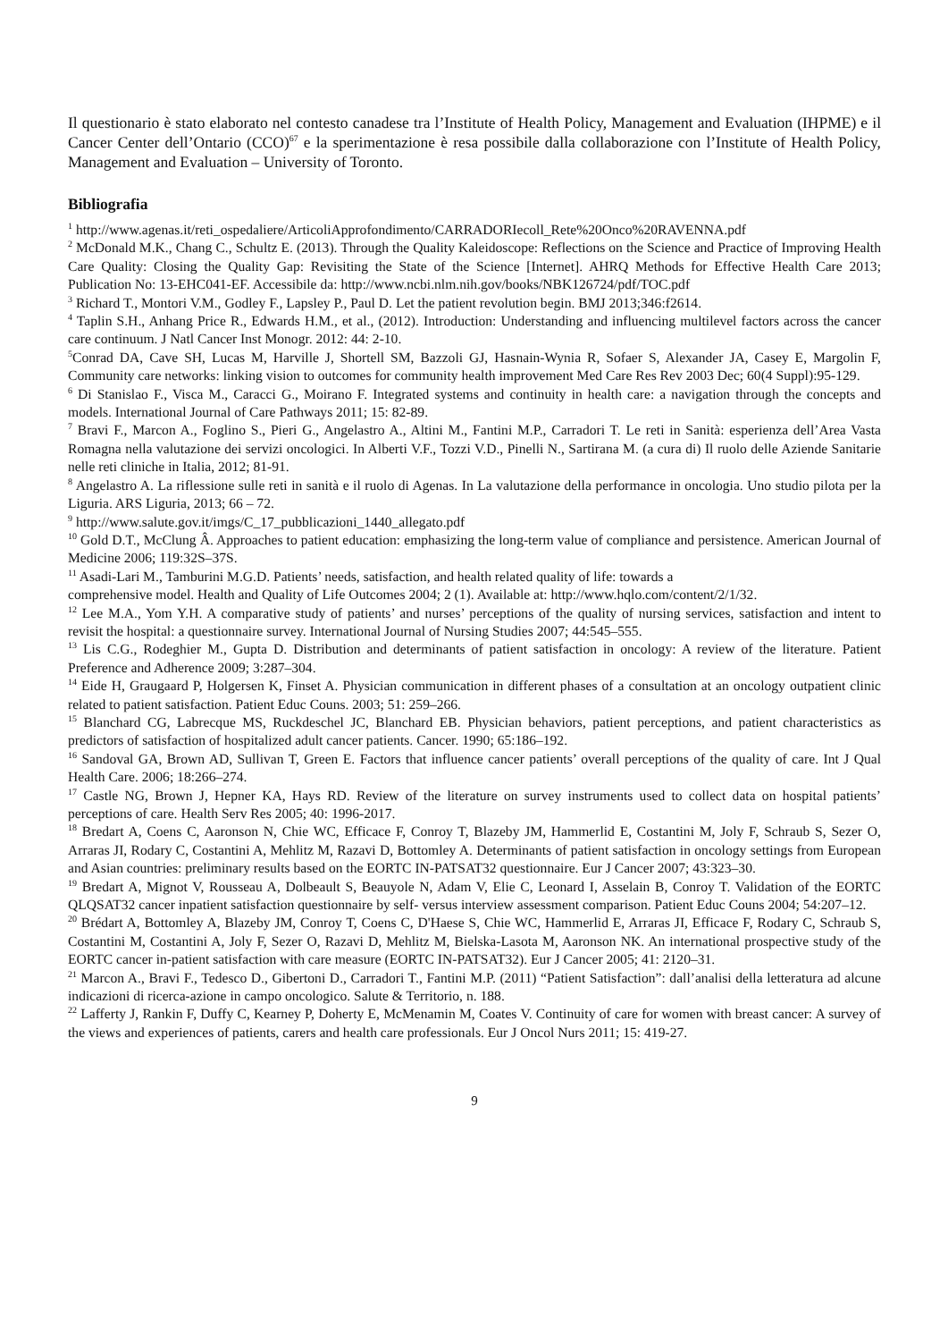Il questionario è stato elaborato nel contesto canadese tra l’Institute of Health Policy, Management and Evaluation (IHPME) e il Cancer Center dell’Ontario (CCO)<sup>67</sup> e la sperimentazione è resa possibile dalla collaborazione con l’Institute of Health Policy, Management and Evaluation – University of Toronto.
Bibliografia
<sup>1</sup> http://www.agenas.it/reti_ospedaliere/ArticoliApprofondimento/CARRADORIecoll_Rete%20Onco%20RAVENNA.pdf
<sup>2</sup> McDonald M.K., Chang C., Schultz E. (2013). Through the Quality Kaleidoscope: Reflections on the Science and Practice of Improving Health Care Quality: Closing the Quality Gap: Revisiting the State of the Science [Internet]. AHRQ Methods for Effective Health Care 2013; Publication No: 13-EHC041-EF. Accessibile da: http://www.ncbi.nlm.nih.gov/books/NBK126724/pdf/TOC.pdf
<sup>3</sup> Richard T., Montori V.M., Godley F., Lapsley P., Paul D. Let the patient revolution begin. BMJ 2013;346:f2614.
<sup>4</sup> Taplin S.H., Anhang Price R., Edwards H.M., et al., (2012). Introduction: Understanding and influencing multilevel factors across the cancer care continuum. J Natl Cancer Inst Monogr. 2012: 44: 2-10.
<sup>5</sup> Conrad DA, Cave SH, Lucas M, Harville J, Shortell SM, Bazzoli GJ, Hasnain-Wynia R, Sofaer S, Alexander JA, Casey E, Margolin F, Community care networks: linking vision to outcomes for community health improvement Med Care Res Rev 2003 Dec; 60(4 Suppl):95-129.
<sup>6</sup> Di Stanislao F., Visca M., Caracci G., Moirano F. Integrated systems and continuity in health care: a navigation through the concepts and models. International Journal of Care Pathways 2011; 15: 82-89.
<sup>7</sup> Bravi F., Marcon A., Foglino S., Pieri G., Angelastro A., Altini M., Fantini M.P., Carradori T. Le reti in Sanità: esperienza dell’Area Vasta Romagna nella valutazione dei servizi oncologici. In Alberti V.F., Tozzi V.D., Pinelli N., Sartirana M. (a cura di) Il ruolo delle Aziende Sanitarie nelle reti cliniche in Italia, 2012; 81-91.
<sup>8</sup> Angelastro A. La riflessione sulle reti in sanità e il ruolo di Agenas. In La valutazione della performance in oncologia. Uno studio pilota per la Liguria. ARS Liguria, 2013; 66 – 72.
<sup>9</sup> http://www.salute.gov.it/imgs/C_17_pubblicazioni_1440_allegato.pdf
<sup>10</sup> Gold D.T., McClung Â. Approaches to patient education: emphasizing the long-term value of compliance and persistence. American Journal of Medicine 2006; 119:32S–37S.
<sup>11</sup> Asadi-Lari M., Tamburini M.G.D. Patients’ needs, satisfaction, and health related quality of life: towards a
comprehensive model. Health and Quality of Life Outcomes 2004; 2 (1). Available at: http://www.hqlo.com/content/2/1/32.
<sup>12</sup> Lee M.A., Yom Y.H. A comparative study of patients’ and nurses’ perceptions of the quality of nursing services, satisfaction and intent to revisit the hospital: a questionnaire survey. International Journal of Nursing Studies 2007; 44:545–555.
<sup>13</sup> Lis C.G., Rodeghier M., Gupta D. Distribution and determinants of patient satisfaction in oncology: A review of the literature. Patient Preference and Adherence 2009; 3:287–304.
<sup>14</sup> Eide H, Graugaard P, Holgersen K, Finset A. Physician communication in different phases of a consultation at an oncology outpatient clinic related to patient satisfaction. Patient Educ Couns. 2003; 51: 259–266.
<sup>15</sup> Blanchard CG, Labrecque MS, Ruckdeschel JC, Blanchard EB. Physician behaviors, patient perceptions, and patient characteristics as predictors of satisfaction of hospitalized adult cancer patients. Cancer. 1990; 65:186–192.
<sup>16</sup> Sandoval GA, Brown AD, Sullivan T, Green E. Factors that influence cancer patients’ overall perceptions of the quality of care. Int J Qual Health Care. 2006; 18:266–274.
<sup>17</sup> Castle NG, Brown J, Hepner KA, Hays RD. Review of the literature on survey instruments used to collect data on hospital patients’ perceptions of care. Health Serv Res 2005; 40: 1996-2017.
<sup>18</sup> Bredart A, Coens C, Aaronson N, Chie WC, Efficace F, Conroy T, Blazeby JM, Hammerlid E, Costantini M, Joly F, Schraub S, Sezer O, Arraras JI, Rodary C, Costantini A, Mehlitz M, Razavi D, Bottomley A. Determinants of patient satisfaction in oncology settings from European and Asian countries: preliminary results based on the EORTC IN-PATSAT32 questionnaire. Eur J Cancer 2007; 43:323–30.
<sup>19</sup> Bredart A, Mignot V, Rousseau A, Dolbeault S, Beauyole N, Adam V, Elie C, Leonard I, Asselain B, Conroy T. Validation of the EORTC QLQSAT32 cancer inpatient satisfaction questionnaire by self- versus interview assessment comparison. Patient Educ Couns 2004; 54:207–12.
<sup>20</sup> Brédart A, Bottomley A, Blazeby JM, Conroy T, Coens C, D'Haese S, Chie WC, Hammerlid E, Arraras JI, Efficace F, Rodary C, Schraub S, Costantini M, Costantini A, Joly F, Sezer O, Razavi D, Mehlitz M, Bielska-Lasota M, Aaronson NK. An international prospective study of the EORTC cancer in-patient satisfaction with care measure (EORTC IN-PATSAT32). Eur J Cancer 2005; 41: 2120–31.
<sup>21</sup> Marcon A., Bravi F., Tedesco D., Gibertoni D., Carradori T., Fantini M.P. (2011) “Patient Satisfaction”: dall’analisi della letteratura ad alcune indicazioni di ricerca-azione in campo oncologico. Salute & Territorio, n. 188.
<sup>22</sup> Lafferty J, Rankin F, Duffy C, Kearney P, Doherty E, McMenamin M, Coates V. Continuity of care for women with breast cancer: A survey of the views and experiences of patients, carers and health care professionals. Eur J Oncol Nurs 2011; 15: 419-27.
9